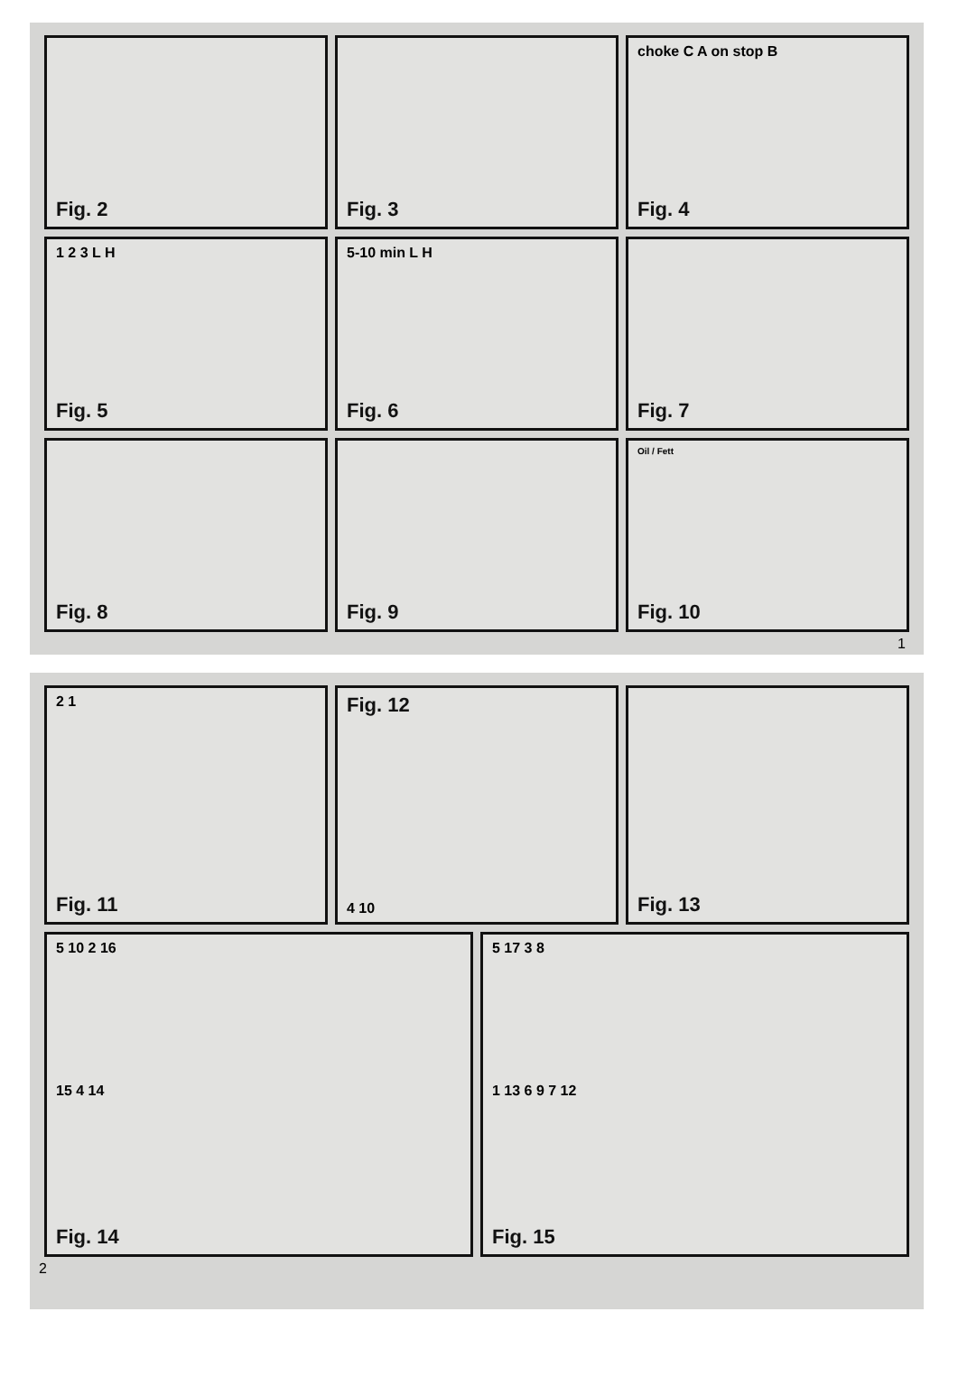Fig. 2
Fig. 3
choke C A on stop B
Fig. 4
1 2 3 L H
Fig. 5
5-10 min L H
Fig. 6
Fig. 7
Fig. 8
Fig. 9
Oil / Fett
Fig. 10
1
2 1
Fig. 11
Fig. 12
4 10
Fig. 13
5 10 2 16
15 4 14
Fig. 14
5 17 3 8
1 13 6 9 7 12
Fig. 15
2